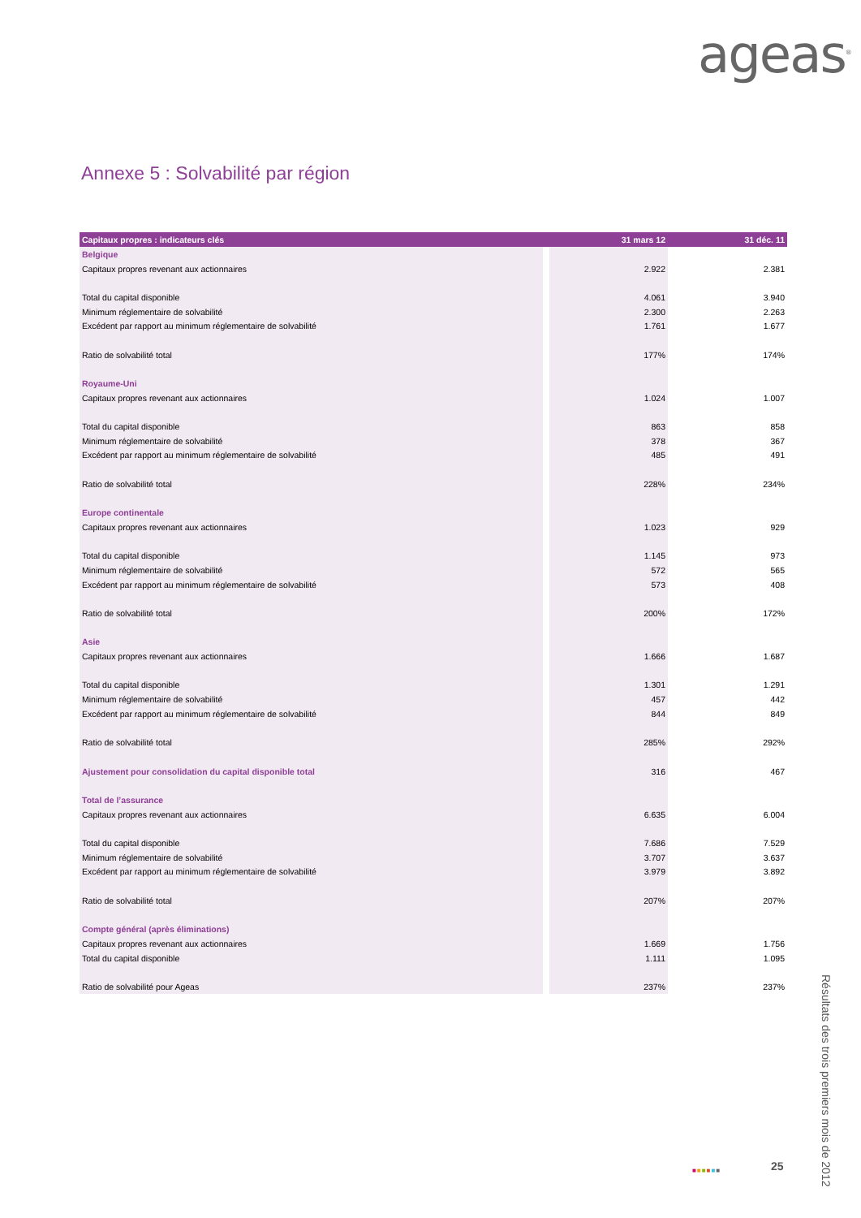ageas<sup>®</sup>
Annexe 5 : Solvabilité par région
| Capitaux propres : indicateurs clés | 31 mars 12 | 31 déc. 11 |
| --- | --- | --- |
| Belgique | | |
| Capitaux propres revenant aux actionnaires | 2.922 | 2.381 |
| Total du capital disponible | 4.061 | 3.940 |
| Minimum réglementaire de solvabilité | 2.300 | 2.263 |
| Excédent par rapport au minimum réglementaire de solvabilité | 1.761 | 1.677 |
| Ratio de solvabilité total | 177% | 174% |
| Royaume-Uni | | |
| Capitaux propres revenant aux actionnaires | 1.024 | 1.007 |
| Total du capital disponible | 863 | 858 |
| Minimum réglementaire de solvabilité | 378 | 367 |
| Excédent par rapport au minimum réglementaire de solvabilité | 485 | 491 |
| Ratio de solvabilité total | 228% | 234% |
| Europe continentale | | |
| Capitaux propres revenant aux actionnaires | 1.023 | 929 |
| Total du capital disponible | 1.145 | 973 |
| Minimum réglementaire de solvabilité | 572 | 565 |
| Excédent par rapport au minimum réglementaire de solvabilité | 573 | 408 |
| Ratio de solvabilité total | 200% | 172% |
| Asie | | |
| Capitaux propres revenant aux actionnaires | 1.666 | 1.687 |
| Total du capital disponible | 1.301 | 1.291 |
| Minimum réglementaire de solvabilité | 457 | 442 |
| Excédent par rapport au minimum réglementaire de solvabilité | 844 | 849 |
| Ratio de solvabilité total | 285% | 292% |
| Ajustement pour consolidation du capital disponible total | 316 | 467 |
| Total de l’assurance | | |
| Capitaux propres revenant aux actionnaires | 6.635 | 6.004 |
| Total du capital disponible | 7.686 | 7.529 |
| Minimum réglementaire de solvabilité | 3.707 | 3.637 |
| Excédent par rapport au minimum réglementaire de solvabilité | 3.979 | 3.892 |
| Ratio de solvabilité total | 207% | 207% |
| Compte général (après éliminations) | | |
| Capitaux propres revenant aux actionnaires | 1.669 | 1.756 |
| Total du capital disponible | 1.111 | 1.095 |
| Ratio de solvabilité pour Ageas | 237% | 237% |
■■■■■■ 25
Résultats des trois premiers mois de 2012